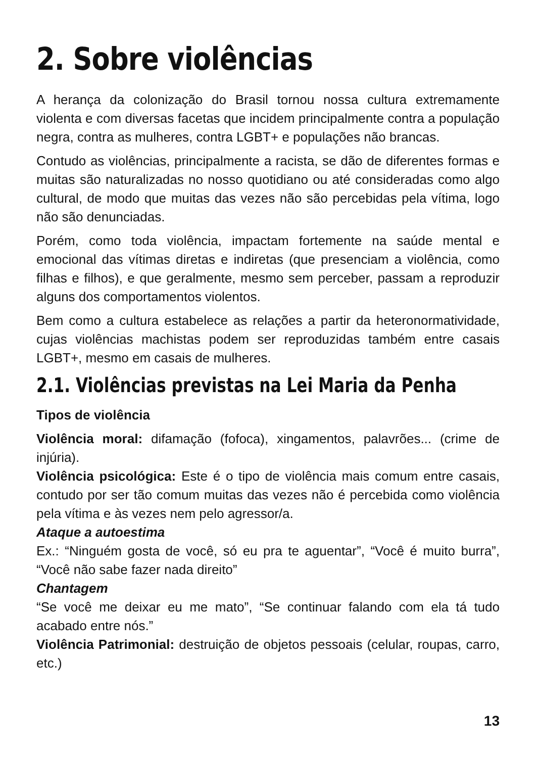2. Sobre violências
A herança da colonização do Brasil tornou nossa cultura extremamente violenta e com diversas facetas que incidem principalmente contra a população negra, contra as mulheres, contra LGBT+ e populações não brancas.
Contudo as violências, principalmente a racista, se dão de diferentes formas e muitas são naturalizadas no nosso quotidiano ou até consideradas como algo cultural, de modo que muitas das vezes não são percebidas pela vítima, logo não são denunciadas.
Porém, como toda violência, impactam fortemente na saúde mental e emocional das vítimas diretas e indiretas (que presenciam a violência, como filhas e filhos), e que geralmente, mesmo sem perceber, passam a reproduzir alguns dos comportamentos violentos.
Bem como a cultura estabelece as relações a partir da heteronormatividade, cujas violências machistas podem ser reproduzidas também entre casais LGBT+, mesmo em casais de mulheres.
2.1. Violências previstas na Lei Maria da Penha
Tipos de violência
Violência moral: difamação (fofoca), xingamentos, palavrões... (crime de injúria).
Violência psicológica: Este é o tipo de violência mais comum entre casais, contudo por ser tão comum muitas das vezes não é percebida como violência pela vítima e às vezes nem pelo agressor/a.
Ataque a autoestima
Ex.: “Ninguém gosta de você, só eu pra te aguentar”, “Você é muito burra”, “Você não sabe fazer nada direito”
Chantagem
“Se você me deixar eu me mato”, “Se continuar falando com ela tá tudo acabado entre nós.”
Violência Patrimonial: destruição de objetos pessoais (celular, roupas, carro, etc.)
13